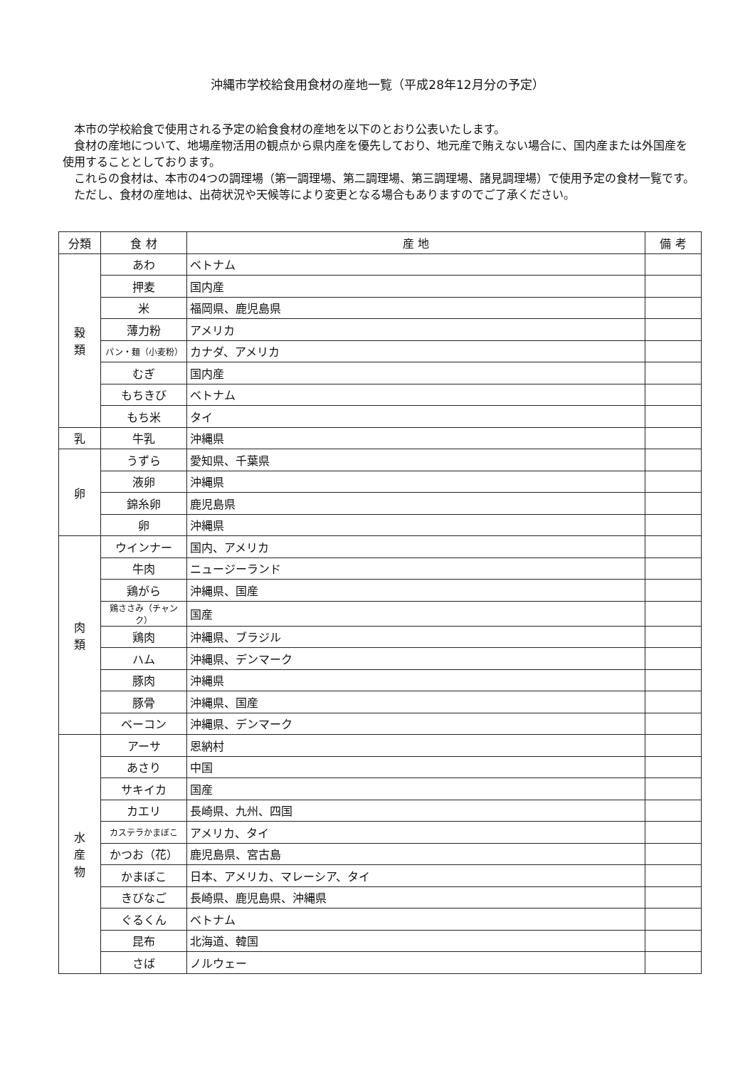沖縄市学校給食用食材の産地一覧（平成28年12月分の予定）
本市の学校給食で使用される予定の給食食材の産地を以下のとおり公表いたします。
食材の産地について、地場産物活用の観点から県内産を優先しており、地元産で賄えない場合に、国内産または外国産を使用することとしております。
これらの食材は、本市の4つの調理場（第一調理場、第二調理場、第三調理場、諸見調理場）で使用予定の食材一覧です。
ただし、食材の産地は、出荷状況や天候等により変更となる場合もありますのでご了承ください。
| 分類 | 食 材 | 産 地 | 備 考 |
| --- | --- | --- | --- |
| 穀 類 | あわ | ベトナム | |
| | 押麦 | 国内産 | |
| | 米 | 福岡県、鹿児島県 | |
| | 薄力粉 | アメリカ | |
| | パン・麺（小麦粉） | カナダ、アメリカ | |
| | むぎ | 国内産 | |
| | もちきび | ベトナム | |
| | もち米 | タイ | |
| 乳 | 牛乳 | 沖縄県 | |
| 卵 | うずら | 愛知県、千葉県 | |
| | 液卵 | 沖縄県 | |
| | 錦糸卵 | 鹿児島県 | |
| | 卵 | 沖縄県 | |
| 肉 類 | ウインナー | 国内、アメリカ | |
| | 牛肉 | ニュージーランド | |
| | 鶏がら | 沖縄県、国産 | |
| | 鶏ささみ（チャンク） | 国産 | |
| | 鶏肉 | 沖縄県、ブラジル | |
| | ハム | 沖縄県、デンマーク | |
| | 豚肉 | 沖縄県 | |
| | 豚骨 | 沖縄県、国産 | |
| | ベーコン | 沖縄県、デンマーク | |
| 水 産 物 | アーサ | 恩納村 | |
| | あさり | 中国 | |
| | サキイカ | 国産 | |
| | カエリ | 長崎県、九州、四国 | |
| | カステラかまぼこ | アメリカ、タイ | |
| | かつお（花） | 鹿児島県、宮古島 | |
| | かまぼこ | 日本、アメリカ、マレーシア、タイ | |
| | きびなご | 長崎県、鹿児島県、沖縄県 | |
| | ぐるくん | ベトナム | |
| | 昆布 | 北海道、韓国 | |
| | さば | ノルウェー | |